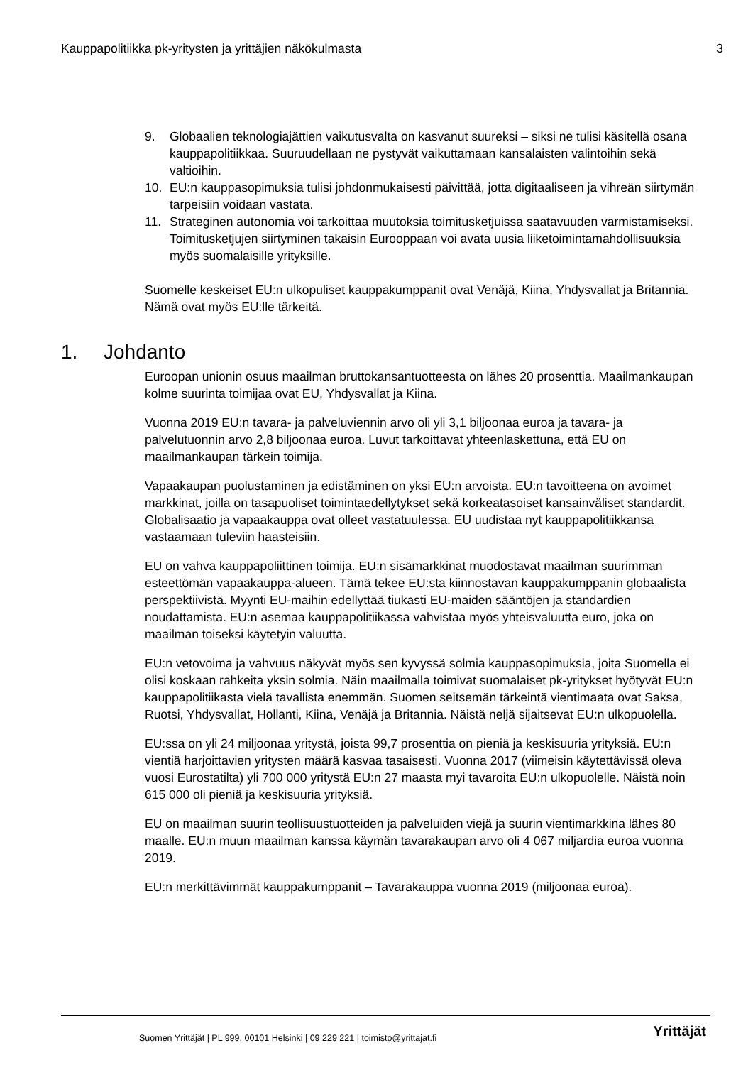Kauppapolitiikka pk-yritysten ja yrittäjien näkökulmasta 3
9. Globaalien teknologiajättien vaikutusvalta on kasvanut suureksi – siksi ne tulisi käsitellä osana kauppapolitiikkaa. Suuruudellaan ne pystyvät vaikuttamaan kansalaisten valintoihin sekä valtioihin.
10. EU:n kauppasopimuksia tulisi johdonmukaisesti päivittää, jotta digitaaliseen ja vihreän siirtymän tarpeisiin voidaan vastata.
11. Strateginen autonomia voi tarkoittaa muutoksia toimitusketjuissa saatavuuden varmistamiseksi. Toimitusketjujen siirtyminen takaisin Eurooppaan voi avata uusia liiketoimintamahdollisuuksia myös suomalaisille yrityksille.
Suomelle keskeiset EU:n ulkopuliset kauppakumppanit ovat Venäjä, Kiina, Yhdysvallat ja Britannia. Nämä ovat myös EU:lle tärkeitä.
1. Johdanto
Euroopan unionin osuus maailman bruttokansantuotteesta on lähes 20 prosenttia. Maailmankaupan kolme suurinta toimijaa ovat EU, Yhdysvallat ja Kiina.
Vuonna 2019 EU:n tavara- ja palveluviennin arvo oli yli 3,1 biljoonaa euroa ja tavara- ja palvelutuonnin arvo 2,8 biljoonaa euroa. Luvut tarkoittavat yhteenlaskettuna, että EU on maailmankaupan tärkein toimija.
Vapaakaupan puolustaminen ja edistäminen on yksi EU:n arvoista. EU:n tavoitteena on avoimet markkinat, joilla on tasapuoliset toimintaedellytykset sekä korkeatasoiset kansainväliset standardit. Globalisaatio ja vapaakauppa ovat olleet vastatuulessa. EU uudistaa nyt kauppapolitiikkansa vastaamaan tuleviin haasteisiin.
EU on vahva kauppapoliittinen toimija. EU:n sisämarkkinat muodostavat maailman suurimman esteettömän vapaakauppa-alueen. Tämä tekee EU:sta kiinnostavan kauppakumppanin globaalista perspektiivistä. Myynti EU-maihin edellyttää tiukasti EU-maiden sääntöjen ja standardien noudattamista. EU:n asemaa kauppapolitiikassa vahvistaa myös yhteisvaluutta euro, joka on maailman toiseksi käytetyin valuutta.
EU:n vetovoima ja vahvuus näkyvät myös sen kyvyssä solmia kauppasopimuksia, joita Suomella ei olisi koskaan rahkeita yksin solmia. Näin maailmalla toimivat suomalaiset pk-yritykset hyötyvät EU:n kauppapolitiikasta vielä tavallista enemmän. Suomen seitsemän tärkeintä vientimaata ovat Saksa, Ruotsi, Yhdysvallat, Hollanti, Kiina, Venäjä ja Britannia. Näistä neljä sijaitsevat EU:n ulkopuolella.
EU:ssa on yli 24 miljoonaa yritystä, joista 99,7 prosenttia on pieniä ja keskisuuria yrityksiä. EU:n vientiä harjoittavien yritysten määrä kasvaa tasaisesti. Vuonna 2017 (viimeisin käytettävissä oleva vuosi Eurostatilta) yli 700 000 yritystä EU:n 27 maasta myi tavaroita EU:n ulkopuolelle. Näistä noin 615 000 oli pieniä ja keskisuuria yrityksiä.
EU on maailman suurin teollisuustuotteiden ja palveluiden viejä ja suurin vientimarkkina lähes 80 maalle. EU:n muun maailman kanssa käymän tavarakaupan arvo oli 4 067 miljardia euroa vuonna 2019.
EU:n merkittävimmät kauppakumppanit – Tavarakauppa vuonna 2019 (miljoonaa euroa).
Suomen Yrittäjät | PL 999, 00101 Helsinki | 09 229 221 | toimisto@yrittajat.fi
Yrittäjät